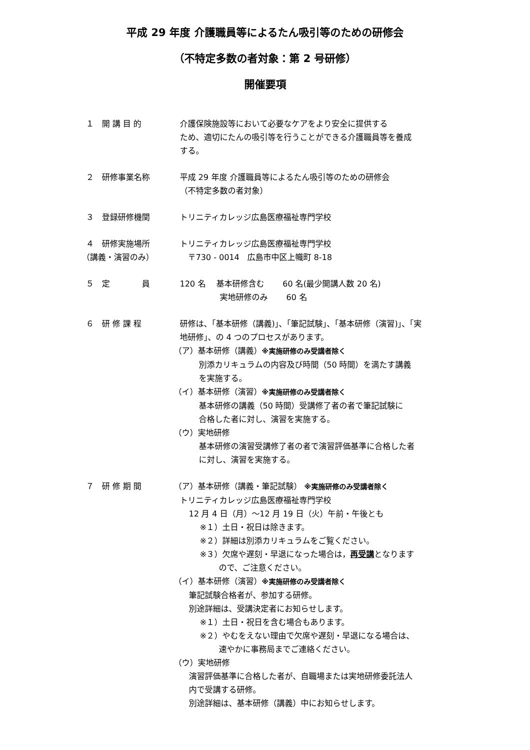平成 29 年度 介護職員等によるたん吸引等のための研修会
（不特定多数の者対象：第 2 号研修）
開催要項
１　開 講 目 的 介護保険施設等において必要なケアをより安全に提供する
ため、適切にたんの吸引等を行うことができる介護職員等を養成
する。
２　研修事業名称 平成 29 年度 介護職員等によるたん吸引等のための研修会
（不特定多数の者対象）
３　登録研修機関 トリニティカレッジ広島医療福祉専門学校
４　研修実施場所
（講義・演習のみ）
トリニティカレッジ広島医療福祉専門学校
　〒730 - 0014　広島市中区上幟町 8-18
５　定　　　　員 120 名　 基本研修含む　　 60 名(最少開講人数 20 名)
実地研修のみ　　 60 名
６　研 修 課 程 研修は、「基本研修（講義)」、「筆記試験」、「基本研修（演習)」、「実
地研修」、の 4 つのプロセスがあります。
（ア）基本研修（講義）※実施研修のみ受講者除く
別添カリキュラムの内容及び時間（50 時間）を満たす講義
を実施する。
（イ）基本研修（演習）※実施研修のみ受講者除く
基本研修の講義（50 時間）受講修了者の者で筆記試験に
合格した者に対し、演習を実施する。
（ウ）実地研修
基本研修の演習受講修了者の者で演習評価基準に合格した者
に対し、演習を実施する。
７　研 修 期 間 （ア）基本研修（講義・筆記試験） ※実施研修のみ受講者除く
トリニティカレッジ広島医療福祉専門学校
12 月 4 日（月）～12 月 19 日（火）午前・午後とも
※１）土日・祝日は除きます。
※２）詳細は別添カリキュラムをご覧ください。
※３）欠席や遅刻・早退になった場合は，再受講となります
ので、ご注意ください。
（イ）基本研修（演習）※実施研修のみ受講者除く
筆記試験合格者が、参加する研修。
別途詳細は、受講決定者にお知らせします。
※１）土日・祝日を含む場合もあります。
※２）やむをえない理由で欠席や遅刻・早退になる場合は、
速やかに事務局までご連絡ください。
（ウ）実地研修
演習評価基準に合格した者が、自職場または実地研修委託法人
内で受講する研修。
別途詳細は、基本研修（講義）中にお知らせします。